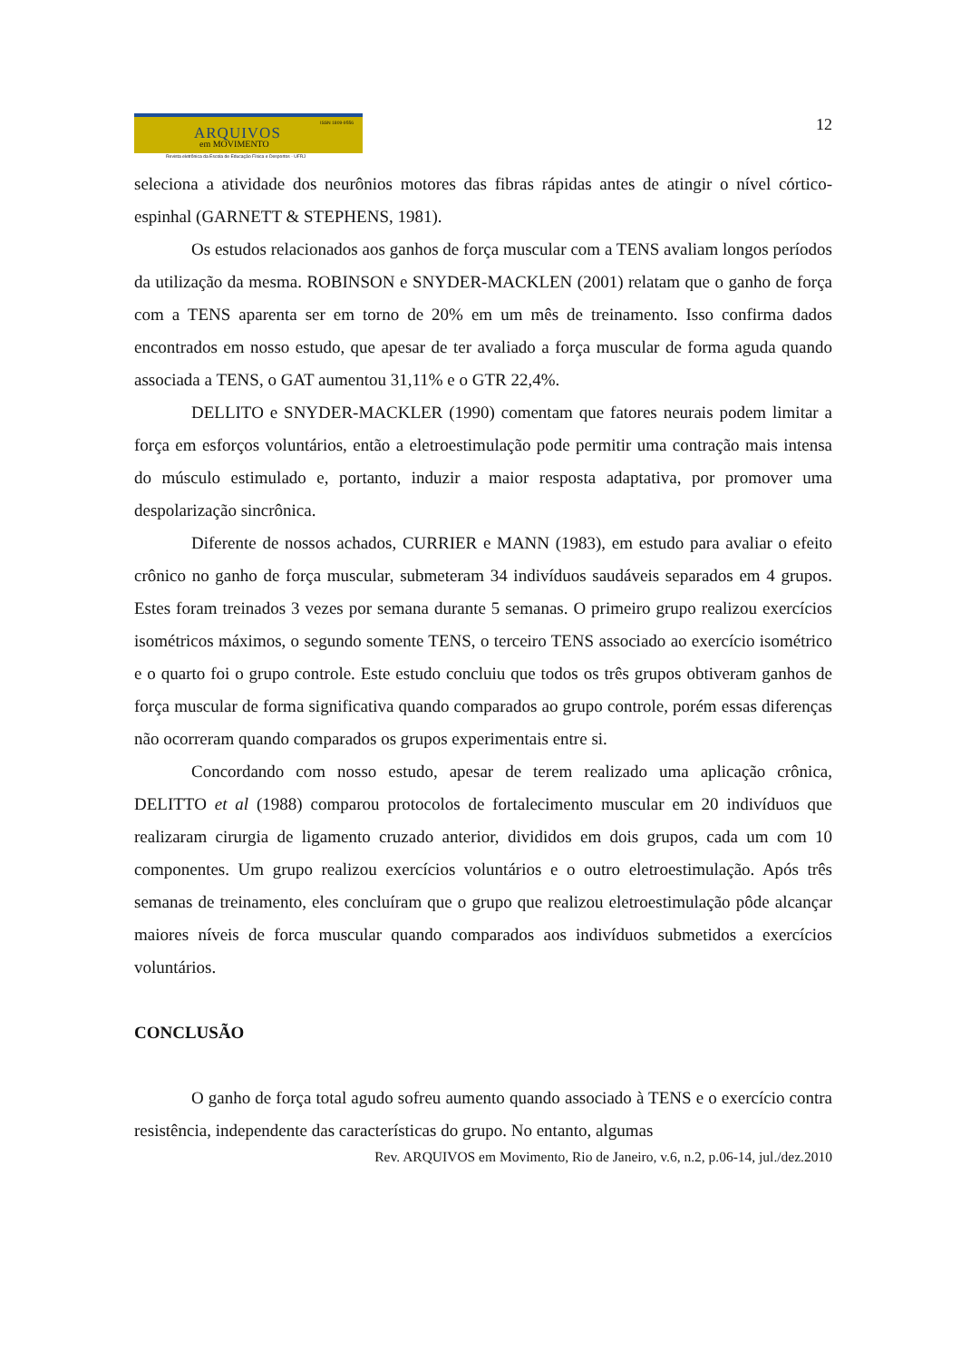ARQUIVOS
ISSN 1809-9556
em MOVIMENTO
Revista eletrônica da Escola de Educação Física e Desportos - UFRJ
12
seleciona a atividade dos neurônios motores das fibras rápidas antes de atingir o nível córtico-espinhal (GARNETT & STEPHENS, 1981).
Os estudos relacionados aos ganhos de força muscular com a TENS avaliam longos períodos da utilização da mesma. ROBINSON e SNYDER-MACKLEN (2001) relatam que o ganho de força com a TENS aparenta ser em torno de 20% em um mês de treinamento. Isso confirma dados encontrados em nosso estudo, que apesar de ter avaliado a força muscular de forma aguda quando associada a TENS, o GAT aumentou 31,11% e o GTR 22,4%.
DELLITO e SNYDER-MACKLER (1990) comentam que fatores neurais podem limitar a força em esforços voluntários, então a eletroestimulação pode permitir uma contração mais intensa do músculo estimulado e, portanto, induzir a maior resposta adaptativa, por promover uma despolarização sincrônica.
Diferente de nossos achados, CURRIER e MANN (1983), em estudo para avaliar o efeito crônico no ganho de força muscular, submeteram 34 indivíduos saudáveis separados em 4 grupos. Estes foram treinados 3 vezes por semana durante 5 semanas. O primeiro grupo realizou exercícios isométricos máximos, o segundo somente TENS, o terceiro TENS associado ao exercício isométrico e o quarto foi o grupo controle. Este estudo concluiu que todos os três grupos obtiveram ganhos de força muscular de forma significativa quando comparados ao grupo controle, porém essas diferenças não ocorreram quando comparados os grupos experimentais entre si.
Concordando com nosso estudo, apesar de terem realizado uma aplicação crônica, DELITTO et al (1988) comparou protocolos de fortalecimento muscular em 20 indivíduos que realizaram cirurgia de ligamento cruzado anterior, divididos em dois grupos, cada um com 10 componentes. Um grupo realizou exercícios voluntários e o outro eletroestimulação. Após três semanas de treinamento, eles concluíram que o grupo que realizou eletroestimulação pôde alcançar maiores níveis de forca muscular quando comparados aos indivíduos submetidos a exercícios voluntários.
CONCLUSÃO
O ganho de força total agudo sofreu aumento quando associado à TENS e o exercício contra resistência, independente das características do grupo. No entanto, algumas
Rev. ARQUIVOS em Movimento, Rio de Janeiro, v.6, n.2, p.06-14, jul./dez.2010